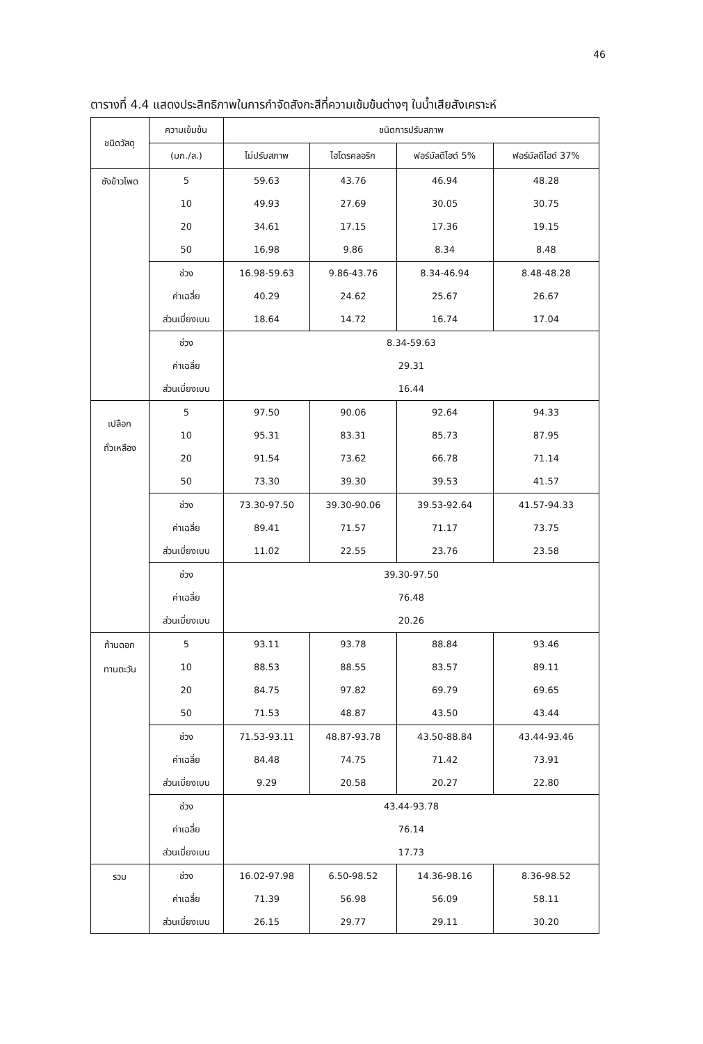46
ตารางที่ 4.4 แสดงประสิทธิภาพในการกำจัดสังกะสีที่ความเข้มข้นต่างๆ ในน้ำเสียสังเคราะห์
| ชนิดวัสดุ | ความเข้มข้น | ชนิดการปรับสภาพ | | | |
| --- | --- | --- | --- | --- | --- |
| | (มก./ล.) | ไม่ปรับสภาพ | ไฮโดรคลอริก | ฟอร์มัลดีไฮด์ 5% | ฟอร์มัลดีไฮด์ 37% |
| ซังข้าวโพด | 5 | 59.63 | 43.76 | 46.94 | 48.28 |
| | 10 | 49.93 | 27.69 | 30.05 | 30.75 |
| | 20 | 34.61 | 17.15 | 17.36 | 19.15 |
| | 50 | 16.98 | 9.86 | 8.34 | 8.48 |
| | ช่วง | 16.98-59.63 | 9.86-43.76 | 8.34-46.94 | 8.48-48.28 |
| | ค่าเฉลี่ย | 40.29 | 24.62 | 25.67 | 26.67 |
| | ส่วนเบี่ยงเบน | 18.64 | 14.72 | 16.74 | 17.04 |
| | ช่วง | 8.34-59.63 | | | |
| | ค่าเฉลี่ย | 29.31 | | | |
| | ส่วนเบี่ยงเบน | 16.44 | | | |
| เปลือก ถั่วเหลือง | 5 | 97.50 | 90.06 | 92.64 | 94.33 |
| | 10 | 95.31 | 83.31 | 85.73 | 87.95 |
| | 20 | 91.54 | 73.62 | 66.78 | 71.14 |
| | 50 | 73.30 | 39.30 | 39.53 | 41.57 |
| | ช่วง | 73.30-97.50 | 39.30-90.06 | 39.53-92.64 | 41.57-94.33 |
| | ค่าเฉลี่ย | 89.41 | 71.57 | 71.17 | 73.75 |
| | ส่วนเบี่ยงเบน | 11.02 | 22.55 | 23.76 | 23.58 |
| | ช่วง | 39.30-97.50 | | | |
| | ค่าเฉลี่ย | 76.48 | | | |
| | ส่วนเบี่ยงเบน | 20.26 | | | |
| ก้านดอก ทานตะวัน | 5 | 93.11 | 93.78 | 88.84 | 93.46 |
| | 10 | 88.53 | 88.55 | 83.57 | 89.11 |
| | 20 | 84.75 | 97.82 | 69.79 | 69.65 |
| | 50 | 71.53 | 48.87 | 43.50 | 43.44 |
| | ช่วง | 71.53-93.11 | 48.87-93.78 | 43.50-88.84 | 43.44-93.46 |
| | ค่าเฉลี่ย | 84.48 | 74.75 | 71.42 | 73.91 |
| | ส่วนเบี่ยงเบน | 9.29 | 20.58 | 20.27 | 22.80 |
| | ช่วง | 43.44-93.78 | | | |
| | ค่าเฉลี่ย | 76.14 | | | |
| | ส่วนเบี่ยงเบน | 17.73 | | | |
| รวม | ช่วง | 16.02-97.98 | 6.50-98.52 | 14.36-98.16 | 8.36-98.52 |
| | ค่าเฉลี่ย | 71.39 | 56.98 | 56.09 | 58.11 |
| | ส่วนเบี่ยงเบน | 26.15 | 29.77 | 29.11 | 30.20 |